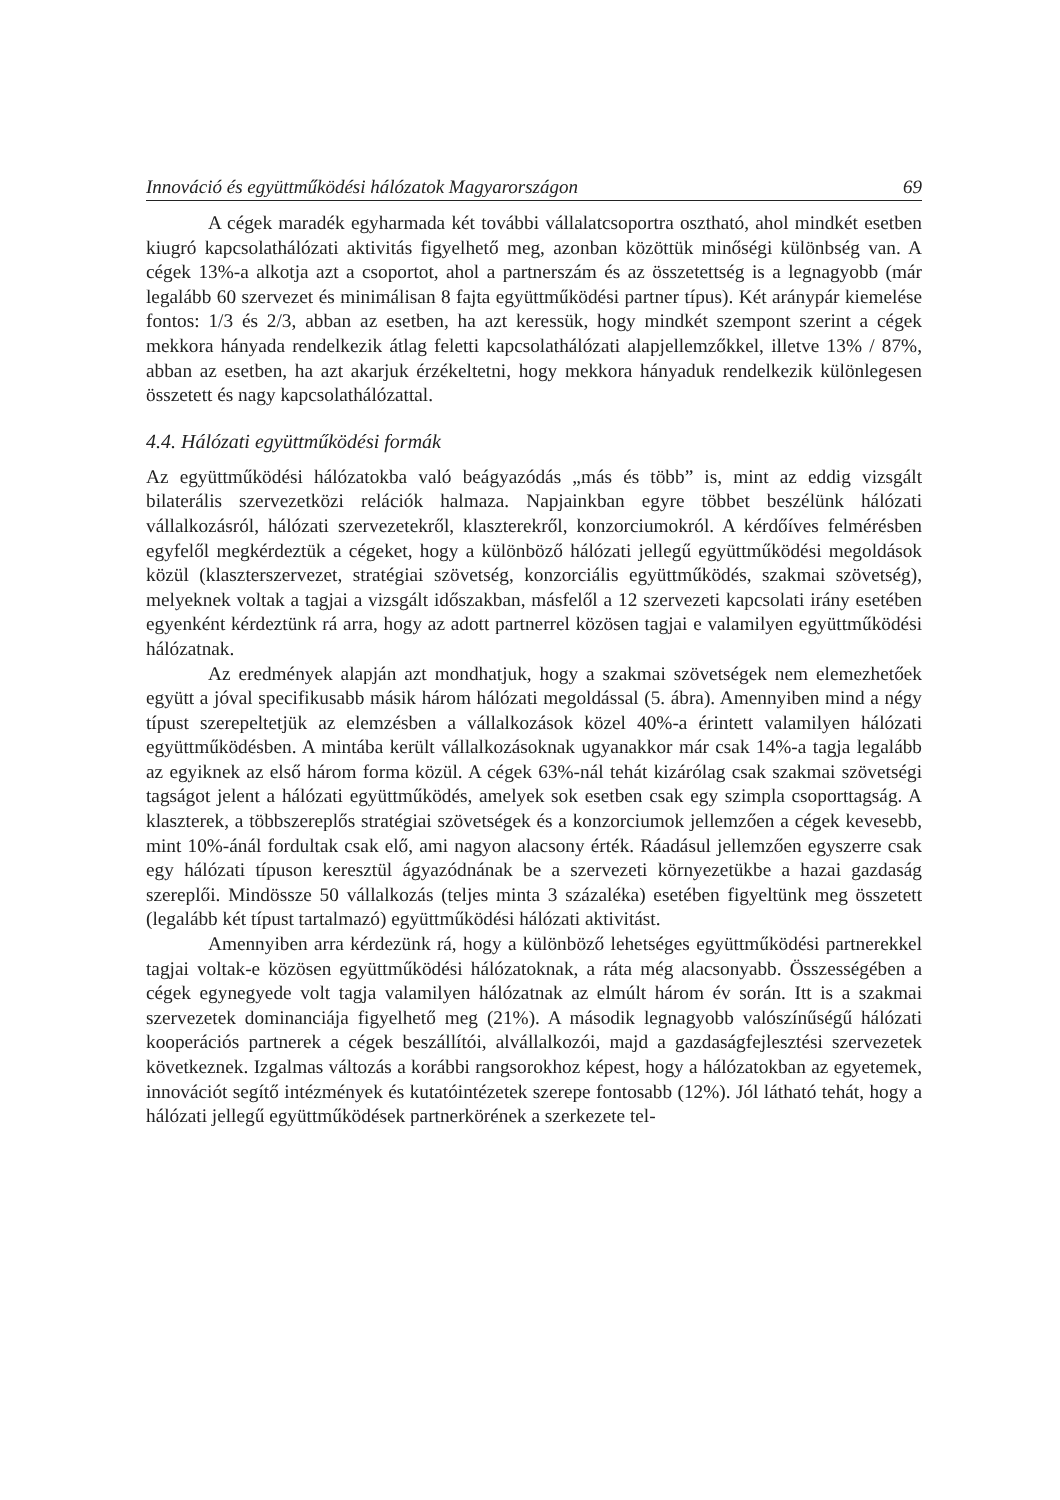Innováció és együttműködési hálózatok Magyarországon 69
A cégek maradék egyharmada két további vállalatcsoportra osztható, ahol mindkét esetben kiugró kapcsolathálózati aktivitás figyelhető meg, azonban közöttük minőségi különbség van. A cégek 13%-a alkotja azt a csoportot, ahol a partnerszám és az összetettség is a legnagyobb (már legalább 60 szervezet és minimálisan 8 fajta együttműködési partner típus). Két aránypár kiemelése fontos: 1/3 és 2/3, abban az esetben, ha azt keressük, hogy mindkét szempont szerint a cégek mekkora hányada rendelkezik átlag feletti kapcsolathálózati alapjellemzőkkel, illetve 13% / 87%, abban az esetben, ha azt akarjuk érzékeltetni, hogy mekkora hányaduk rendelkezik különlegesen összetett és nagy kapcsolathálózattal.
4.4. Hálózati együttműködési formák
Az együttműködési hálózatokba való beágyazódás „más és több” is, mint az eddig vizsgált bilaterális szervezetközi relációk halmaza. Napjainkban egyre többet beszélünk hálózati vállalkozásról, hálózati szervezetekről, klaszterekről, konzorciumokról. A kérdőíves felmérésben egyfelől megkérdeztük a cégeket, hogy a különböző hálózati jellegű együttműködési megoldások közül (klaszterszervezet, stratégiai szövetség, konzorciális együttműködés, szakmai szövetség), melyeknek voltak a tagjai a vizsgált időszakban, másfelől a 12 szervezeti kapcsolati irány esetében egyenként kérdeztünk rá arra, hogy az adott partnerrel közösen tagjai e valamilyen együttműködési hálózatnak.
Az eredmények alapján azt mondhatjuk, hogy a szakmai szövetségek nem elemezhetőek együtt a jóval specifikusabb másik három hálózati megoldással (5. ábra). Amennyiben mind a négy típust szerepeltetjük az elemzésben a vállalkozások közel 40%-a érintett valamilyen hálózati együttműködésben. A mintába került vállalkozásoknak ugyanakkor már csak 14%-a tagja legalább az egyiknek az első három forma közül. A cégek 63%-nál tehát kizárólag csak szakmai szövetségi tagságot jelent a hálózati együttműködés, amelyek sok esetben csak egy szimpla csoporttagság. A klaszterek, a többszereplős stratégiai szövetségek és a konzorciumok jellemzően a cégek kevesebb, mint 10%-ánál fordultak csak elő, ami nagyon alacsony érték. Ráadásul jellemzően egyszerre csak egy hálózati típuson keresztül ágyazódnának be a szervezeti környezetükbe a hazai gazdaság szereplői. Mindössze 50 vállalkozás (teljes minta 3 százaléka) esetében figyeltünk meg összetett (legalább két típust tartalmazó) együttműködési hálózati aktivitást.
Amennyiben arra kérdezünk rá, hogy a különböző lehetséges együttműködési partnerekkel tagjai voltak-e közösen együttműködési hálózatoknak, a ráta még alacsonyabb. Összességében a cégek egynegyede volt tagja valamilyen hálózatnak az elmúlt három év során. Itt is a szakmai szervezetek dominanciája figyelhető meg (21%). A második legnagyobb valószínűségű hálózati kooperációs partnerek a cégek beszállítói, alvállalkozói, majd a gazdaságfejlesztési szervezetek következnek. Izgalmas változás a korábbi rangsorokhoz képest, hogy a hálózatokban az egyetemek, innovációt segítő intézmények és kutatóintézetek szerepe fontosabb (12%). Jól látható tehát, hogy a hálózati jellegű együttműködések partnerkörének a szerkezete tel-